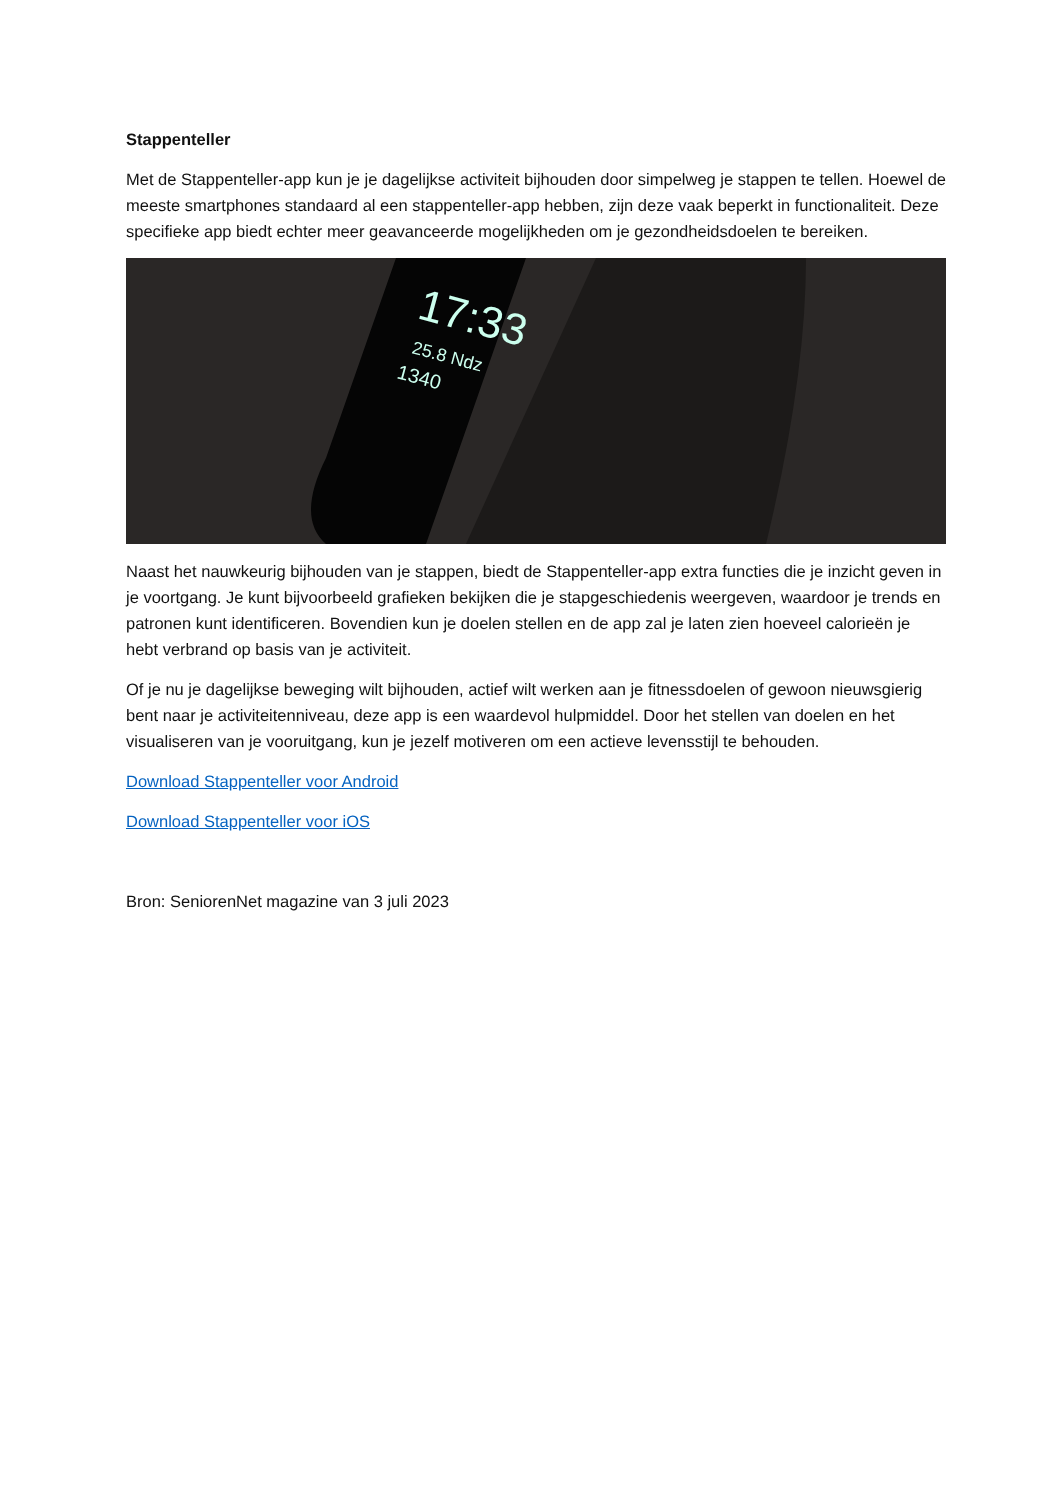Stappenteller
Met de Stappenteller-app kun je je dagelijkse activiteit bijhouden door simpelweg je stappen te tellen. Hoewel de meeste smartphones standaard al een stappenteller-app hebben, zijn deze vaak beperkt in functionaliteit. Deze specifieke app biedt echter meer geavanceerde mogelijkheden om je gezondheidsdoelen te bereiken.
17:33
25.8 Ndz
1340
Naast het nauwkeurig bijhouden van je stappen, biedt de Stappenteller-app extra functies die je inzicht geven in je voortgang. Je kunt bijvoorbeeld grafieken bekijken die je stapgeschiedenis weergeven, waardoor je trends en patronen kunt identificeren. Bovendien kun je doelen stellen en de app zal je laten zien hoeveel calorieën je hebt verbrand op basis van je activiteit.
Of je nu je dagelijkse beweging wilt bijhouden, actief wilt werken aan je fitnessdoelen of gewoon nieuwsgierig bent naar je activiteitenniveau, deze app is een waardevol hulpmiddel. Door het stellen van doelen en het visualiseren van je vooruitgang, kun je jezelf motiveren om een actieve levensstijl te behouden.
Download Stappenteller voor Android
Download Stappenteller voor iOS
Bron: SeniorenNet magazine van 3 juli 2023